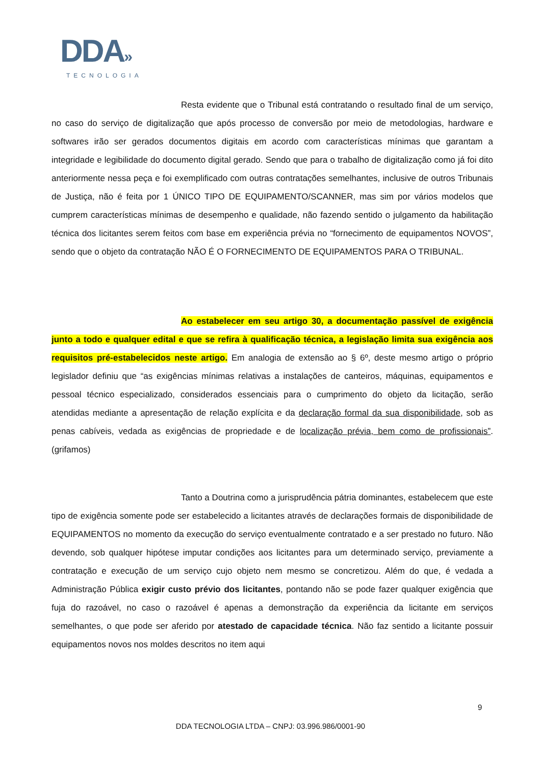DDA»
TECNOLOGIA
Resta evidente que o Tribunal está contratando o resultado final de um serviço, no caso do serviço de digitalização que após processo de conversão por meio de metodologias, hardware e softwares irão ser gerados documentos digitais em acordo com características mínimas que garantam a integridade e legibilidade do documento digital gerado. Sendo que para o trabalho de digitalização como já foi dito anteriormente nessa peça e foi exemplificado com outras contratações semelhantes, inclusive de outros Tribunais de Justiça, não é feita por 1 ÚNICO TIPO DE EQUIPAMENTO/SCANNER, mas sim por vários modelos que cumprem características mínimas de desempenho e qualidade, não fazendo sentido o julgamento da habilitação técnica dos licitantes serem feitos com base em experiência prévia no “fornecimento de equipamentos NOVOS”, sendo que o objeto da contratação NÃO É O FORNECIMENTO DE EQUIPAMENTOS PARA O TRIBUNAL.
Ao estabelecer em seu artigo 30, a documentação passível de exigência junto a todo e qualquer edital e que se refira à qualificação técnica, a legislação limita sua exigência aos requisitos pré-estabelecidos neste artigo. Em analogia de extensão ao § 6º, deste mesmo artigo o próprio legislador definiu que “as exigências mínimas relativas a instalações de canteiros, máquinas, equipamentos e pessoal técnico especializado, considerados essenciais para o cumprimento do objeto da licitação, serão atendidas mediante a apresentação de relação explícita e da declaração formal da sua disponibilidade, sob as penas cabíveis, vedada as exigências de propriedade e de localização prévia, bem como de profissionais”. (grifamos)
Tanto a Doutrina como a jurisprudência pátria dominantes, estabelecem que este tipo de exigência somente pode ser estabelecido a licitantes através de declarações formais de disponibilidade de EQUIPAMENTOS no momento da execução do serviço eventualmente contratado e a ser prestado no futuro. Não devendo, sob qualquer hipótese imputar condições aos licitantes para um determinado serviço, previamente a contratação e execução de um serviço cujo objeto nem mesmo se concretizou. Além do que, é vedada a Administração Pública exigir custo prévio dos licitantes, pontando não se pode fazer qualquer exigência que fuja do razoável, no caso o razoável é apenas a demonstração da experiência da licitante em serviços semelhantes, o que pode ser aferido por atestado de capacidade técnica. Não faz sentido a licitante possuir equipamentos novos nos moldes descritos no item aqui
9
DDA TECNOLOGIA LTDA – CNPJ: 03.996.986/0001-90